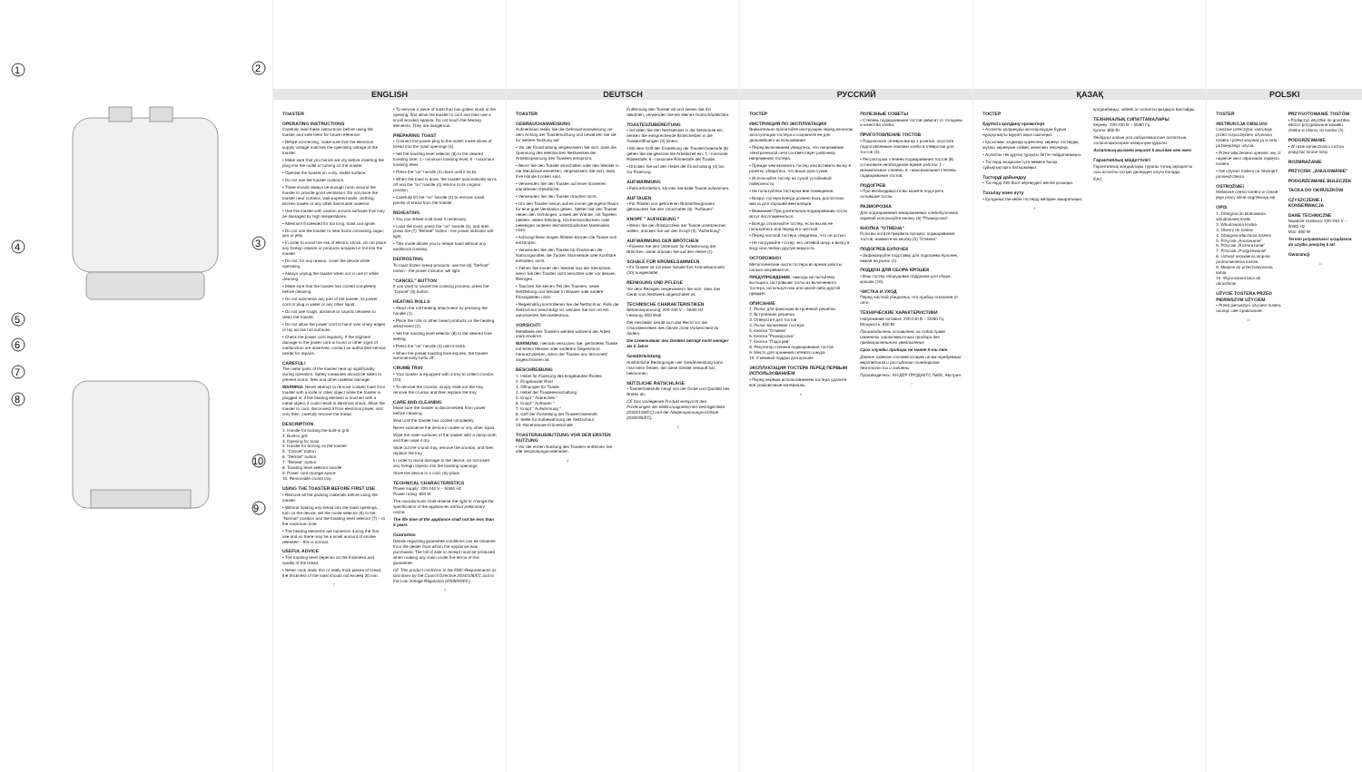1
2
3
4
5
6
7
8
9
10
ENGLISH
TOASTER
OPERATING INSTRUCTIONS
Carefully read these instructions before using the toaster and safe them for future reference.
• Before connecting, make sure that the electrical supply voltage matches the operating voltage of the toaster.
• Make sure that you hands are dry before inserting the plug into the outlet or turning on the toaster.
• Operate the toaster on a dry, stable surface.
• Do not use the toaster outdoors.
• There should always be enough room around the toaster to provide good ventilation. Do not place the toaster near curtains, wall-papered walls, clothing, kitchen towels or any other flammable material.
• Use the toaster with caution around surfaces that may be damaged by high temperatures.
• Attention! Exceeded for too long, toast can ignite.
• Do not use the toaster to heat foods containing sugar, jam or jelly.
• In order to avoid the risk of electric shock, do not place any foreign objects or products wrapped in foil into the toaster.
• Do not, for any reason, cover the device while operating.
• Always unplug the toaster when not in use or while cleaning.
• Make sure that the toaster has cooled completely before cleaning.
• Do not submerse any part of the toaster, its power cord or plug in water or any other liquid.
• Do not use rough, abrasive or caustic cleaners to clean the toaster.
• Do not allow the power cord to hand over sharp edges or lay across hot surfaces.
• Check the power cord regularly. If the slightest damage to the power cord is found or other signs of malfunction are observed, contact an authorized service center for repairs.
CAREFUL!
The metal parts of the toaster heat up significantly during operation. Safety measures should be taken to prevent burns, fires and other material damage.
WARNING: Never attempt to remove cooked toast from toaster with a knife or other object while the toaster is plugged in; if the heating element is touched with a metal object, it could result in electrical shock. Allow the toaster to cool, disconnect it from electrical power, and only then, carefully remove the bread.
DESCRIPTION
1. Handle for locking the built-in grill
2. Built-in grill
3. Opening for toast
4. Handle for turning on the toaster
5. "Cancel" button
6. "Defrost" button
7. "Reheat" button
8. Toasting level selector handle
9. Power cord storage space
10. Removable crumb tray
USING THE TOASTER BEFORE FIRST USE
• Remove all the packing materials before using the toaster.
• Without loading any bread into the toast openings, turn on the device, set the mode selector (6) to the "Normal" position and the toasting level selector (7) – to the maximum time.
• The heating elements are burned-in during the first use and so there may be a small amount of smoke released – this is normal.
USEFUL ADVICE
• The toasting level depends on the thickness and quality of the bread.
• Never cook really thin or really thick pieces of bread, the thickness of the toast should not exceed 20 mm.
2
• To remove a piece of toast that has gotten stuck in the opening, first allow the toaster to cool and then use a small wooded spatula. Do not touch the heating elements. They are dangerous.
PREPARING TOAST
• Connect the power plug to the outlet; insert slices of bread into the toast openings (3).
• Set the toasting level selector (8) to the desired toasting time: 1 - minimum toasting level; 6 - maximum toasting level.
• Press the "on" handle (4) down until it locks.
• When the toast is done, the toaster automatically turns off and the "on" handle (4) returns to its original position.
• Carefully lift the "on" handle (4) to remove small pieces of bread from the toaster.
REHEATING
• You can reheat cold toast if necessary.
• Load the toast, press the "on" handle (4), and then press the (7) "Reheat" button - the power indicator will light.
• This mode allows you to reheat toast without any additional cooking.
DEFROSTING
To toast frozen bread products, use the (6) "Defrost" button - the power indicator will light.
"CANCEL" BUTTON
If you want to cancel the cooking process, press the "Cancel" (5) button.
HEATING ROLLS
• Attach the roll-heating attachment by pressing the handle (1).
• Place the rolls or other bread products on the heating attachment (2).
• Set the toasting level selector (8) to the desired time setting.
• Press the "on" handle (4) until it locks.
• When the preset toasting time expires, the toaster automatically turns off.
CRUMB TRAY
• Your toaster is equipped with a tray to collect crumbs (10).
• To remove the crumbs, simply slide out the tray, remove the crumbs and then replace the tray.
CARE AND CLEANING
Make sure the toaster is disconnected from power before cleaning.
Wait until the toaster has cooled completely.
Never submerse the device in water or any other liquid.
Wipe the outer surfaces of the toaster with a damp cloth and then wipe it dry.
Slide out the crumb tray, remove the crumbs, and then replace the tray.
In order to avoid damage to the device, do not insert any foreign objects into the toasting openings.
Store the device in a cool, dry place.
TECHNICAL CHARACTERISTICS
Power supply: 220-240 V ~ 50/60 Hz
Power rating: 850 W
The manufacturer shall reserve the right to change the specification of the appliances without preliminary notice.
The life time of the appliance shall not be less than 5 years
Guarantee
Details regarding guarantee conditions can be obtained from the dealer from whom the appliance was purchased. The bill of sale or receipt must be produced when making any claim under the terms of this guarantee.
CE This product conforms to the EMC-Requirements as laid down by the Council Directive 2004/108/EC and to the Low Voltage Regulation (2006/95/EC)
3
DEUTSCH
TOASTER
GEBRAUCHANWEISUNG
Aufmerksam lesen Sie die Gebrauchsanweisung vor dem Anfang der Toasternutzung und bewahren Sie sie für weitere Nutzung auf.
• Vor der Einschaltung vergewissern Sie sich, dass die Spannung des elektrischen Netzwerkes der Arbeitsspannung des Toasters entspricht.
• Bevor Sie den Toaster einschalten oder den Stecker in die Steckdose einsetzen, vergewissern Sie sich, dass Ihre Hände trocken sind.
• Verwenden Sie den Toaster auf einer trockenen standfesten Oberfläche.
• Verwenden Sie den Toaster draußen nicht.
• Um den Toaster herum soll es immer genügend Raum für eine gute Ventilation geben. Stellen Sie den Toaster neben den Vorhängen, unweit der Wände, mit Tapeten beklebt, neben Kleidung, Küchenhandtüchern oder beliebigen anderen leichtentzündlichen Materialien nicht.
• Achtung! Beim langen Rösten können die Toaste sich entzünden.
• Verwenden Sie den Toaster für Erwärmen der Nahrungsmittel, die Zucker, Marmelade oder Konfitüre enthalten, nicht.
• Ziehen Sie immer den Stecker aus der Steckdose, wenn Sie den Toaster nicht benutzen oder vor dessen Reinigen.
• Tauchen Sie keinen Teil des Toasters, seine Netzleitung und Stecker in Wasser oder andere Flüssigkeiten nicht.
• Regelmäßig kontrollieren Sie die Netzschnur. Falls die Netzschnur beschädigt ist, wenden Sie sich an ein autorisiertes Servicezentrum.
VORSICHT!
Metallteile des Toasters werden während der Arbeit stark erwärmt.
WARNUNG: niemals versuchen Sie, geröstetes Toaste mit einem Messer oder anderem Gegenstand herauszuziehen, wenn der Toaster ans Stromnetz angeschlossen ist.
BESCHREIBUNG
1. Hebel für Fixierung des eingebauten Rostes
2. Eingebauter Rost
3. Öffnungen für Toaste
4. Hebel der Toastereinschaltung
5. Knopf " Abbrechen "
6. Knopf " Auftauen "
7. Knopf " Aufwärmung "
8. Griff der Einstellung der Toasterröstestufe
9. Stelle für Aufbewahrung der Netzschnur
10. Abnehmbare Krümelschale
TOASTERAUSNUTZUNG VOR DER ERSTEN NUTZUNG
• Vor der ersten Nutzung des Toasters entfernen Sie alle Verpackungsmaterialien.
4
Entfernung den Toaster ab und lassen Sie ihn abkühlen, verwenden Sie ein kleines Holzschäufelchen.
TOASTESZUBEREITUNG
• Schalten Sie den Netzstecker in die Steckdose ein, senken Sie entsprechende Brotscheiben in die Toasteröffnungen (3) hinein.
• Mit dem Griff der Einstellung der Toasterröstestufe (8) geben Sie die gewünschte Arbeitszeit ein: 1 - minimale Röstestufe; 6 - maximale Röstestufe der Toaste.
• Drücken Sie auf den Hebel der Einschaltung (4) bis zur Fixierung.
AUFWÄRMUNG
• Falls erforderlich, können Sie kalte Toaste aufwärmen.
AUFTAUEN
• Für Rösten von gefrorenen Brotserzeugnissen gebrauchen Sie den Umschalter (6) "Auftauen".
KNOPF " AUFHEBUNG "
• Wenn Sie den Röstprozess der Toaste unterbrechen wollen, drücken Sie auf den Knopf (5) "Aufhebung".
AUFWÄRMUNG DER BRÖTCHEN
• Fixieren Sie den Untersatz für Aufwärmung der Brötchen, dabei drücken Sie auf den Hebel (1).
SCHALE FÜR KRÜMELSAMMELN
• Ihr Toaster ist mit einer Schale fürs Krümelsammeln (10) ausgestattet.
REINIGUNG UND PFLEGE
Vor dem Reinigen vergewissern Sie sich, dass das Gerät vom Netzwerk abgeschaltet ist.
TECHNISCHE CHARAKTERISTIKEN
Betriebsspannung: 220-240 V ~ 50/60 Hz
Leistung: 850 Watt
Der Hersteller behält sich das Recht vor die Charakteristiken des Geräts ohne Vorbescheid zu ändern.
Die Lebensdauer des Gerätes beträgt nicht weniger als 5 Jahre
Gewährleistung
Ausführliche Bedingungen der Gewährleistung kann man beim Dealer, der diese Geräte verkauft hat, bekommen.
NÜTZLICHE RATSCHLÄGE
• Toasteröstestufe hängt von der Dicke und Qualität des Brotes ab.
CE Das vorliegende Produkt entspricht den Forderungen der elektromagnetischen Verträglichkeit (2004/108/EC) und der Niederspannungsrichtlinie (2006/95/EC).
5
РУССКИЙ
ТОСТЕР
ИНСТРУКЦИЯ ПО ЭКСПЛУАТАЦИИ
Внимательно прочитайте инструкцию перед началом эксплуатации тостера и сохраните ее для дальнейшего использования.
• Перед включением убедитесь, что напряжение электрической сети соответствует рабочему напряжению тостера.
• Прежде чем включить тостер или вставить вилку в розетку, убедитесь, что ваши руки сухие.
• Используйте тостер на сухой устойчивой поверхности.
• Не пользуйтесь тостером вне помещения.
• Вокруг тостера всегда должно быть достаточно места для хорошей вентиляции.
• Внимание! При длительном поджаривании тосты могут воспламениться.
• Всегда отключайте тостер, если вы им не пользуетесь или перед его чисткой.
• Перед чисткой тостера убедитесь, что он остыл.
• Не погружайте тостер, его сетевой шнур и вилку в воду или любую другую жидкость.
ОСТОРОЖНО!
Металлические части тостера во время работы сильно нагреваются.
ПРЕДУПРЕЖДЕНИЕ: никогда не пытайтесь вытащить застрявшие тосты из включенного тостера, используя нож или какой-либо другой предмет.
ОПИСАНИЕ
1. Рычаг для фиксации встроенной решетки
2. Встроенная решетка
3. Отверстия для тостов
4. Рычаг включения тостера
5. Кнопка "Отмена"
6. Кнопка "Разморозка"
7. Кнопка "Подогрев"
8. Регулятор степени поджаривания тостов
9. Место для хранения сетевого шнура
10. Съемный поддон для крошек
ЭКСПЛУАТАЦИЯ ТОСТЕРА ПЕРЕД ПЕРВЫМ ИСПОЛЬЗОВАНИЕМ
• Перед первым использованием тостера удалите все упаковочные материалы.
6
ПОЛЕЗНЫЕ СОВЕТЫ
• Степень поджаривания тостов зависит от толщины и качества хлеба.
ПРИГОТОВЛЕНИЕ ТОСТОВ
• Подключите сетевую вилку к розетке, опустите подготовленные ломтики хлеба в отверстия для тостов (3).
• Регулятором степени поджаривания тостов (8) установите необходимое время работы: 1 - минимальная степень; 6 - максимальная степень поджаривания тостов.
ПОДОГРЕВ
• При необходимости вы можете подогреть остывшие тосты.
РАЗМОРОЗКА
Для поджаривания замороженных хлебобулочных изделий используйте кнопку (6) "Разморозка".
КНОПКА "ОТМЕНА"
Если вы хотите прервать процесс поджаривания тостов, нажмите на кнопку (5) "Отмена".
ПОДОГРЕВ БУЛОЧЕК
• Зафиксируйте подставку для подогрева булочек, нажав на рычаг (1).
ПОДДОН ДЛЯ СБОРА КРОШЕК
• Ваш тостер оборудован поддоном для сбора крошек (10).
ЧИСТКА И УХОД
Перед чисткой убедитесь, что прибор отключен от сети.
ТЕХНИЧЕСКИЕ ХАРАКТЕРИСТИКИ
Напряжение питания: 220-240 В ~ 50/60 Гц
Мощность: 850 Вт
Производитель оставляет за собой право изменять характеристики прибора без предварительного уведомления
Срок службы прибора не менее 5-ти лет
Данное изделие соответствует всем требуемым европейским и российским стандартам безопасности и гигиены.
Производитель: АН-ДЕР ПРОДАКТС ГмбХ, Австрия
7
ҚАЗАҚ
ТОСТЕР
Қауіпсіз қолдану ережелері
• Аспапты қолдануды жоспарлаудан бұрын нұсқаулықты мұқият оқып шығыңыз.
• Қосылмас алдында қоректену кернеуі тостердің жұмыс кернеуіне сәйкес келетінін тексеріңіз.
• Аспапты тек құрғақ тұрақты бетте пайдаланыңыз.
• Тостерді ешқашан суға немесе басқа сұйықтықтарға батырмаңыз.
Тостерді дайындау
• Тостерді 230 Волт кернеудегі желіге қосыңыз.
Тазалау және күту
• Қолданыстан кейін тостерді желіден ажыратыңыз.
8
қолданбаңыз, себебі ол аспапты қыздыра бастайды.
ТЕХНИКАЛЫҚ СИПАТТАМАЛАРЫ
Кернеу: 220-240 В ~ 50/60 Гц
Қуаты: 850 Вт
Өндіруші алдын ала хабарламастан аспаптың сипаттамаларын өзгертуге құқылы.
Аспаптың қызмет мерзімі 5 жылдан кем емес
Гарантиялық міндеттілігі
Гарантиялық жағдайлары туралы толық ақпаратты осы аспапты сатқан дилерден алуға болады.
EAC
POLSKI
TOSTER
INSTRUKCJA OBSŁUGI
Uważnie przeczytać instrukcję przed rozpoczęciem używania tostera i przechowywać ją w celu późniejszego użycia.
• Przed włączeniem upewnić się, iż napięcie sieci odpowiada napięciu tostera.
• Nie używać tostera na zewnątrz pomieszczenia.
OSTROŻNIE!
Metalowe części tostera w czasie jego pracy silnie nagrzewają się.
OPIS
1. Dźwignia do blokowania wbudowanej kratki
2. Wbudowana kratka
3. Otwory do tostów
4. Dźwignia włączania tostera
5. Przycisk „Anulowanie"
6. Przycisk „Rozmrażanie"
7. Przycisk „Podgrzewanie"
8. Uchwyt ustawienia stopnia podrumienienia tostów
9. Miejsce do przechowywania kabla
10. Wyjmowana taca do okruszków
UŻYCIE TOSTERA PRZED PIERWSZYM UŻYCIEM
• Przed pierwszym użyciem tostera usunąć całe opakowanie.
10
PRZYGOTOWANIE TOSTÓW
• Podłączyć wtyczkę do gniazdka, włożyć przygotowane kawałki chleba w otwory do tostów (3).
PODGRZEWANIE
• W razie konieczności można podgrzać zimne tosty.
ROZMRAŻANIE
PRZYCISK „ANULOWANIE"
PODGRZEWANIE BUŁECZEK
TACKA DO OKRUSZKÓW
CZYSZCZENIE I KONSERWACJA
DANE TECHNICZNE
Napięcie zasilania: 220-240 V ~ 50/60 Hz
Moc: 850 W
Termin przydatności urządzenia do użytku powyżej 5 lat
Gwarancji
11